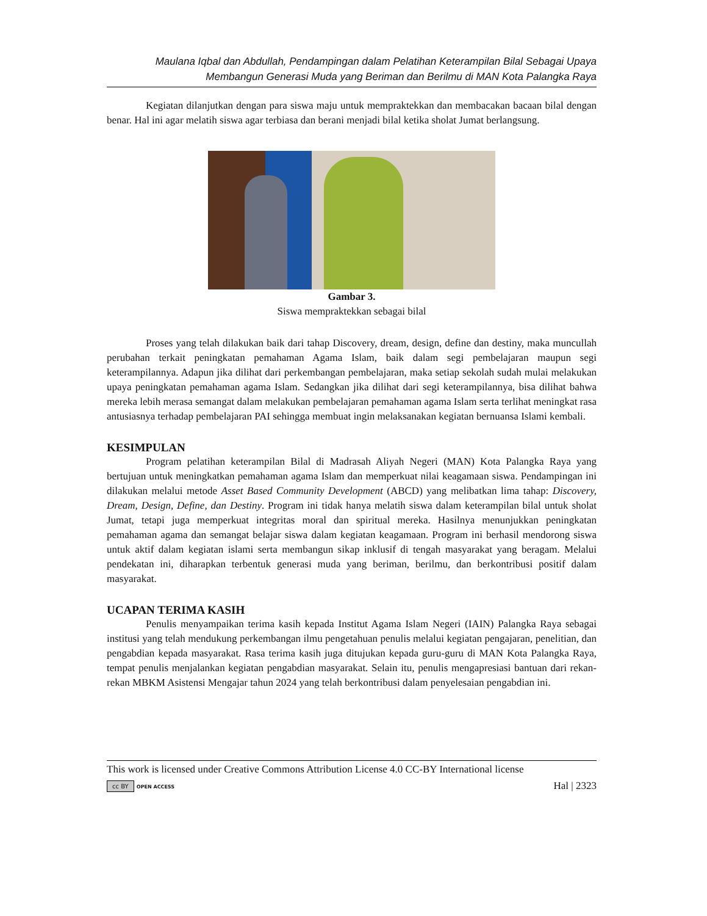Maulana Iqbal dan Abdullah, Pendampingan dalam Pelatihan Keterampilan Bilal Sebagai Upaya
Membangun Generasi Muda yang Beriman dan Berilmu di MAN Kota Palangka Raya
Kegiatan dilanjutkan dengan para siswa maju untuk mempraktekkan dan membacakan bacaan bilal dengan benar. Hal ini agar melatih siswa agar terbiasa dan berani menjadi bilal ketika sholat Jumat berlangsung.
Gambar 3.
Siswa mempraktekkan sebagai bilal
Proses yang telah dilakukan baik dari tahap Discovery, dream, design, define dan destiny, maka muncullah perubahan terkait peningkatan pemahaman Agama Islam, baik dalam segi pembelajaran maupun segi keterampilannya. Adapun jika dilihat dari perkembangan pembelajaran, maka setiap sekolah sudah mulai melakukan upaya peningkatan pemahaman agama Islam. Sedangkan jika dilihat dari segi keterampilannya, bisa dilihat bahwa mereka lebih merasa semangat dalam melakukan pembelajaran pemahaman agama Islam serta terlihat meningkat rasa antusiasnya terhadap pembelajaran PAI sehingga membuat ingin melaksanakan kegiatan bernuansa Islami kembali.
KESIMPULAN
Program pelatihan keterampilan Bilal di Madrasah Aliyah Negeri (MAN) Kota Palangka Raya yang bertujuan untuk meningkatkan pemahaman agama Islam dan memperkuat nilai keagamaan siswa. Pendampingan ini dilakukan melalui metode Asset Based Community Development (ABCD) yang melibatkan lima tahap: Discovery, Dream, Design, Define, dan Destiny. Program ini tidak hanya melatih siswa dalam keterampilan bilal untuk sholat Jumat, tetapi juga memperkuat integritas moral dan spiritual mereka. Hasilnya menunjukkan peningkatan pemahaman agama dan semangat belajar siswa dalam kegiatan keagamaan. Program ini berhasil mendorong siswa untuk aktif dalam kegiatan islami serta membangun sikap inklusif di tengah masyarakat yang beragam. Melalui pendekatan ini, diharapkan terbentuk generasi muda yang beriman, berilmu, dan berkontribusi positif dalam masyarakat.
UCAPAN TERIMA KASIH
Penulis menyampaikan terima kasih kepada Institut Agama Islam Negeri (IAIN) Palangka Raya sebagai institusi yang telah mendukung perkembangan ilmu pengetahuan penulis melalui kegiatan pengajaran, penelitian, dan pengabdian kepada masyarakat. Rasa terima kasih juga ditujukan kepada guru-guru di MAN Kota Palangka Raya, tempat penulis menjalankan kegiatan pengabdian masyarakat. Selain itu, penulis mengapresiasi bantuan dari rekan-rekan MBKM Asistensi Mengajar tahun 2024 yang telah berkontribusi dalam penyelesaian pengabdian ini.
This work is licensed under Creative Commons Attribution License 4.0 CC-BY International license
cc BY OPEN ACCESS Hal | 2323